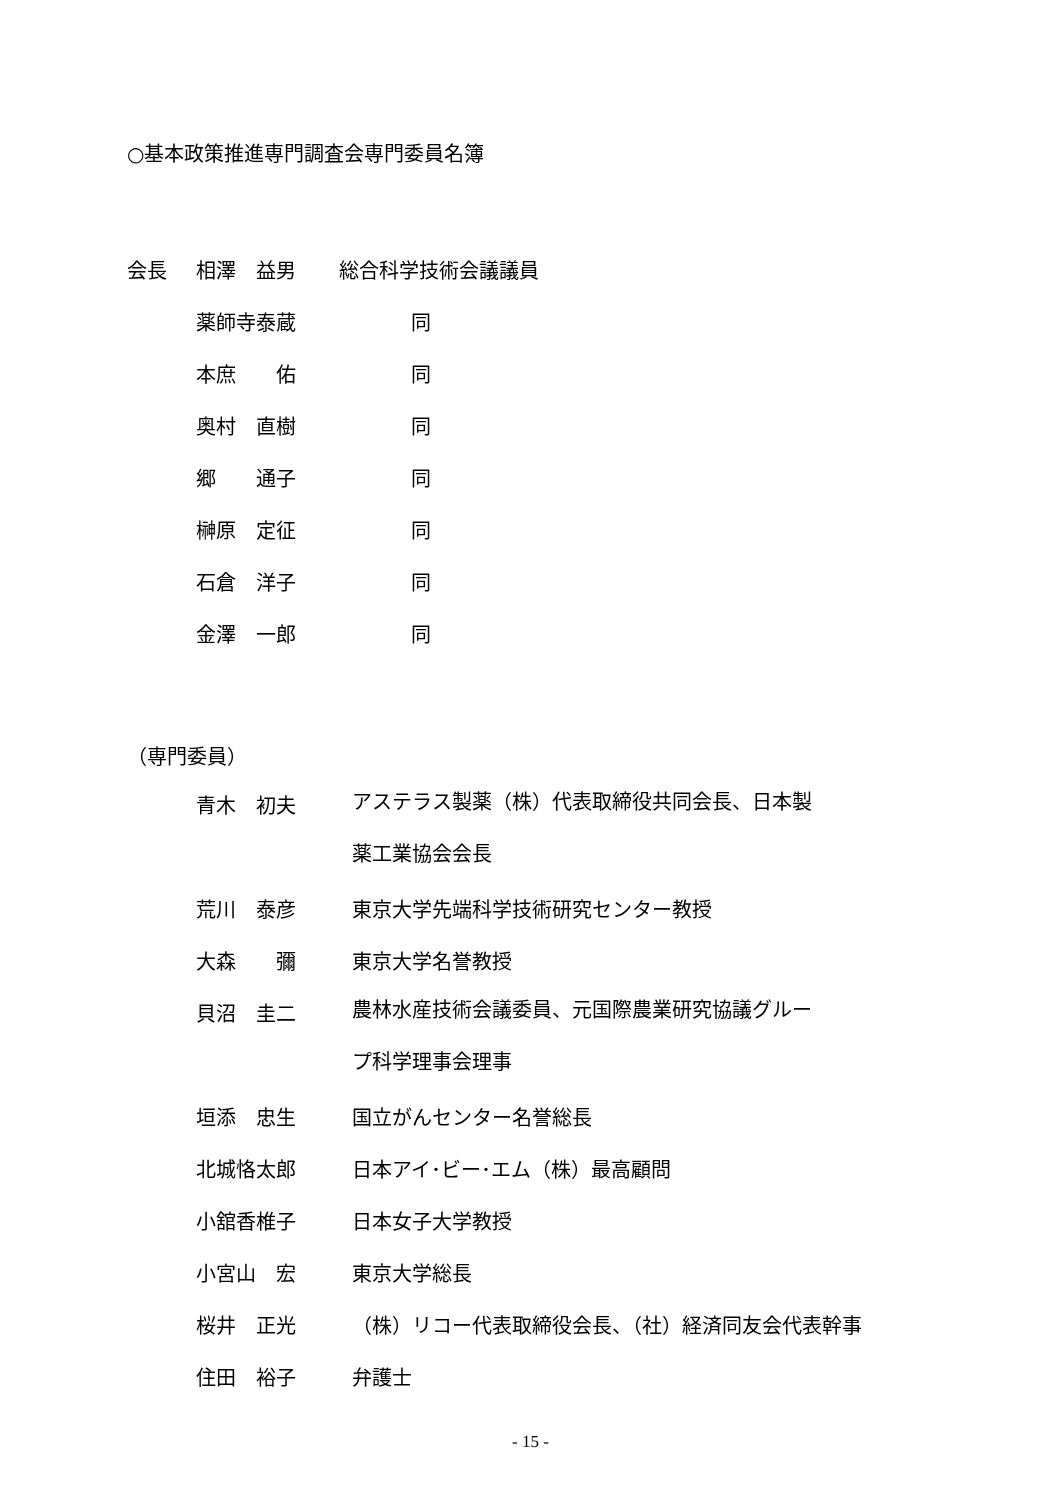○基本政策推進専門調査会専門委員名簿
会長 相澤　益男 総合科学技術会議議員
薬師寺泰蔵 同
本庶　　佑 同
奥村　直樹 同
郷　　通子 同
榊原　定征 同
石倉　洋子 同
金澤　一郎 同
（専門委員）
青木　初夫 アステラス製薬（株）代表取締役共同会長、日本製薬工業協会会長
荒川　泰彦 東京大学先端科学技術研究センター教授
大森　　彌 東京大学名誉教授
貝沼　圭二 農林水産技術会議委員、元国際農業研究協議グループ科学理事会理事
垣添　忠生 国立がんセンター名誉総長
北城恪太郎 日本アイ･ビー･エム（株）最高顧問
小舘香椎子 日本女子大学教授
小宮山　宏 東京大学総長
桜井　正光 （株）リコー代表取締役会長、（社）経済同友会代表幹事
住田　裕子 弁護士
- 15 -